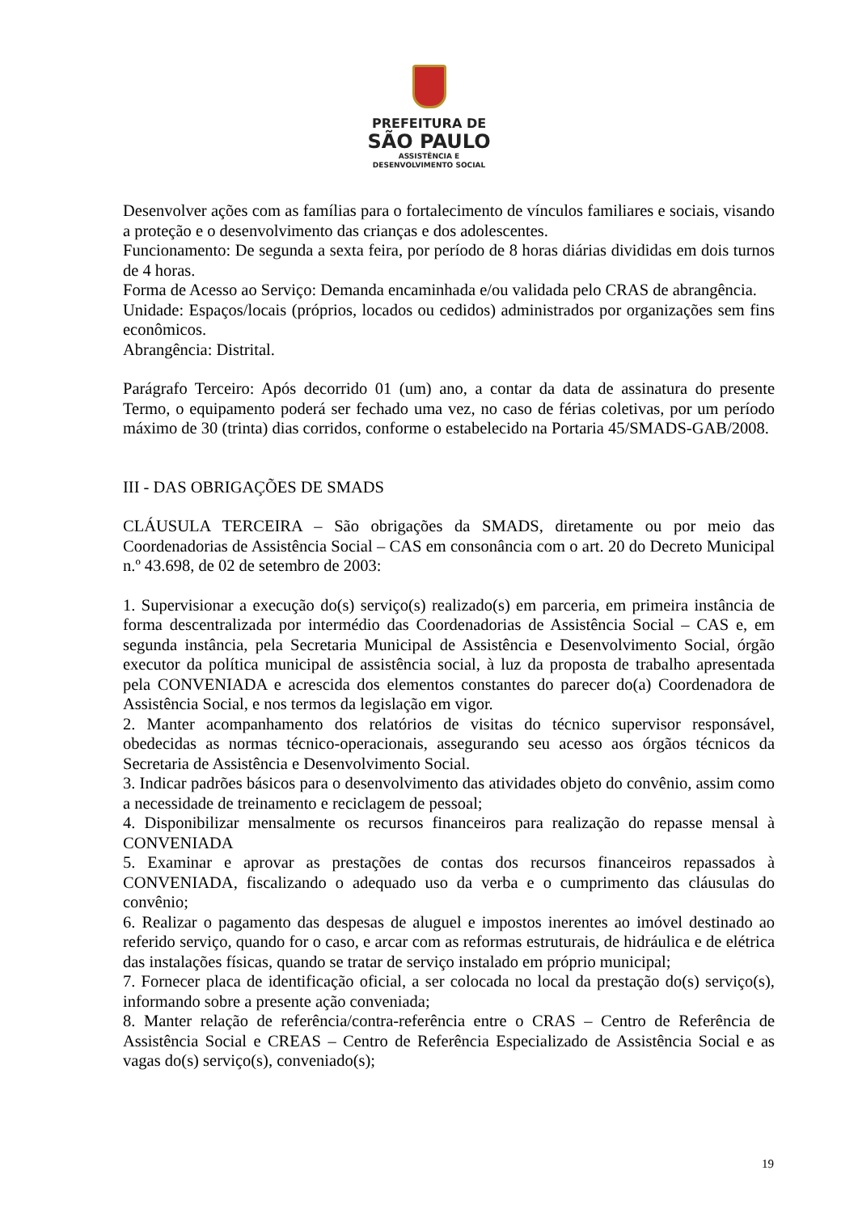PREFEITURA DE
SÃO PAULO
ASSISTÊNCIA E
DESENVOLVIMENTO SOCIAL
Desenvolver ações com as famílias para o fortalecimento de vínculos familiares e sociais, visando a proteção e o desenvolvimento das crianças e dos adolescentes.
Funcionamento: De segunda a sexta feira, por período de 8 horas diárias divididas em dois turnos de 4 horas.
Forma de Acesso ao Serviço: Demanda encaminhada e/ou validada pelo CRAS de abrangência.
Unidade: Espaços/locais (próprios, locados ou cedidos) administrados por organizações sem fins econômicos.
Abrangência: Distrital.
Parágrafo Terceiro: Após decorrido 01 (um) ano, a contar da data de assinatura do presente Termo, o equipamento poderá ser fechado uma vez, no caso de férias coletivas, por um período máximo de 30 (trinta) dias corridos, conforme o estabelecido na Portaria 45/SMADS-GAB/2008.
III - DAS OBRIGAÇÕES DE SMADS
CLÁUSULA TERCEIRA – São obrigações da SMADS, diretamente ou por meio das Coordenadorias de Assistência Social – CAS em consonância com o art. 20 do Decreto Municipal n.º 43.698, de 02 de setembro de 2003:
1. Supervisionar a execução do(s) serviço(s) realizado(s) em parceria, em primeira instância de forma descentralizada por intermédio das Coordenadorias de Assistência Social – CAS e, em segunda instância, pela Secretaria Municipal de Assistência e Desenvolvimento Social, órgão executor da política municipal de assistência social, à luz da proposta de trabalho apresentada pela CONVENIADA e acrescida dos elementos constantes do parecer do(a) Coordenadora de Assistência Social, e nos termos da legislação em vigor.
2. Manter acompanhamento dos relatórios de visitas do técnico supervisor responsável, obedecidas as normas técnico-operacionais, assegurando seu acesso aos órgãos técnicos da Secretaria de Assistência e Desenvolvimento Social.
3. Indicar padrões básicos para o desenvolvimento das atividades objeto do convênio, assim como a necessidade de treinamento e reciclagem de pessoal;
4. Disponibilizar mensalmente os recursos financeiros para realização do repasse mensal à CONVENIADA
5. Examinar e aprovar as prestações de contas dos recursos financeiros repassados à CONVENIADA, fiscalizando o adequado uso da verba e o cumprimento das cláusulas do convênio;
6. Realizar o pagamento das despesas de aluguel e impostos inerentes ao imóvel destinado ao referido serviço, quando for o caso, e arcar com as reformas estruturais, de hidráulica e de elétrica das instalações físicas, quando se tratar de serviço instalado em próprio municipal;
7. Fornecer placa de identificação oficial, a ser colocada no local da prestação do(s) serviço(s), informando sobre a presente ação conveniada;
8. Manter relação de referência/contra-referência entre o CRAS – Centro de Referência de Assistência Social e CREAS – Centro de Referência Especializado de Assistência Social e as vagas do(s) serviço(s), conveniado(s);
19